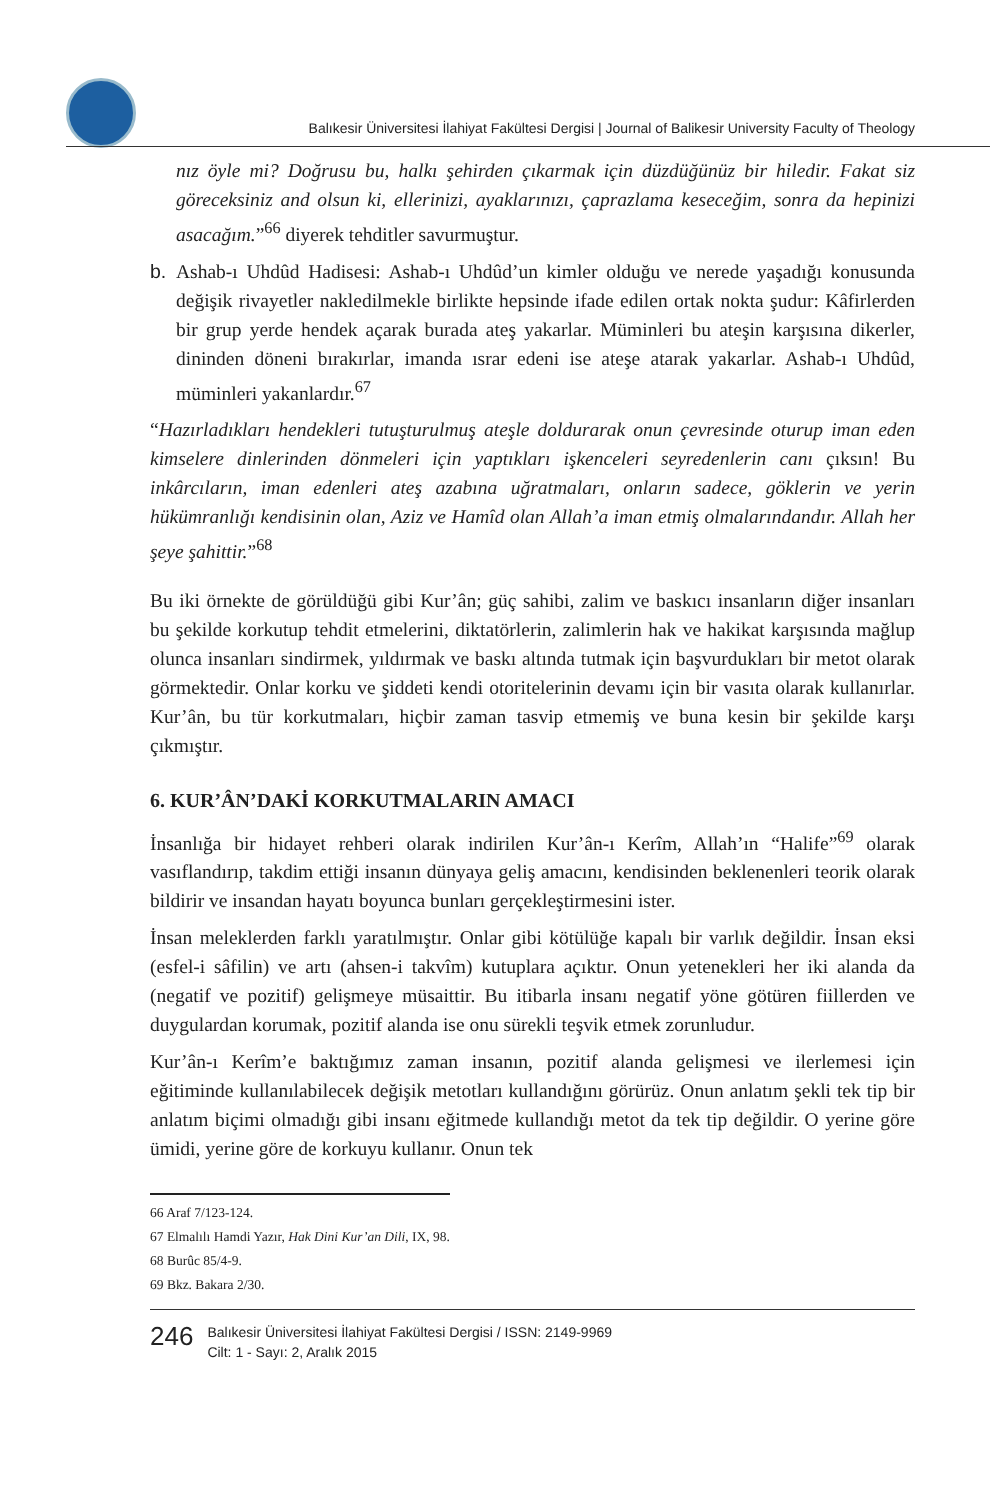Balıkesir Üniversitesi İlahiyat Fakültesi Dergisi | Journal of Balikesir University Faculty of Theology
nız öyle mi? Doğrusu bu, halkı şehirden çıkarmak için düzdüğünüz bir hiledir. Fakat siz göreceksiniz and olsun ki, ellerinizi, ayaklarınızı, çaprazlama keseceğim, sonra da hepinizi asacağım.”<sup>66</sup> diyerek tehditler savurmuştur.
b. Ashab-ı Uhdûd Hadisesi: Ashab-ı Uhdûd’un kimler olduğu ve nerede yaşadığı konusunda değişik rivayetler nakledilmekle birlikte hepsinde ifade edilen ortak nokta şudur: Kâfirlerden bir grup yerde hendek açarak burada ateş yakarlar. Müminleri bu ateşin karşısına dikerler, dininden döneni bırakırlar, imanda ısrar edeni ise ateşe atarak yakarlar. Ashab-ı Uhdûd, müminleri yakanlardır.<sup>67</sup>
“Hazırladıkları hendekleri tutuşturulmuş ateşle doldurarak onun çevresinde oturup iman eden kimselere dinlerinden dönmeleri için yaptıkları işkenceleri seyredenlerin canı çıksın! Bu inkârcıların, iman edenleri ateş azabına uğratmaları, onların sadece, göklerin ve yerin hükümranlığı kendisinin olan, Aziz ve Hamîd olan Allah’a iman etmiş olmalarındandır. Allah her şeye şahittir.”<sup>68</sup>
Bu iki örnekte de görüldüğü gibi Kur’ân; güç sahibi, zalim ve baskıcı insanların diğer insanları bu şekilde korkutup tehdit etmelerini, diktatörlerin, zalimlerin hak ve hakikat karşısında mağlup olunca insanları sindirmek, yıldırmak ve baskı altında tutmak için başvurdukları bir metot olarak görmektedir. Onlar korku ve şiddeti kendi otoritelerinin devamı için bir vasıta olarak kullanırlar. Kur’ân, bu tür korkutmaları, hiçbir zaman tasvip etmemiş ve buna kesin bir şekilde karşı çıkmıştır.
6. KUR’ÂN’DAKİ KORKUTMALARIN AMACI
İnsanlığa bir hidayet rehberi olarak indirilen Kur’ân-ı Kerîm, Allah’ın “Halife”<sup>69</sup> olarak vasıflandırıp, takdim ettiği insanın dünyaya geliş amacını, kendisinden beklenenleri teorik olarak bildirir ve insandan hayatı boyunca bunları gerçekleştirmesini ister.
İnsan meleklerden farklı yaratılmıştır. Onlar gibi kötülüğe kapalı bir varlık değildir. İnsan eksi (esfel-i sâfilin) ve artı (ahsen-i takvîm) kutuplara açıktır. Onun yetenekleri her iki alanda da (negatif ve pozitif) gelişmeye müsaittir. Bu itibarla insanı negatif yöne götüren fiillerden ve duygulardan korumak, pozitif alanda ise onu sürekli teşvik etmek zorunludur.
Kur’ân-ı Kerîm’e baktığımız zaman insanın, pozitif alanda gelişmesi ve ilerlemesi için eğitiminde kullanılabilecek değişik metotları kullandığını görürüz. Onun anlatım şekli tek tip bir anlatım biçimi olmadığı gibi insanı eğitmede kullandığı metot da tek tip değildir. O yerine göre ümidi, yerine göre de korkuyu kullanır. Onun tek
66 Araf 7/123-124.
67 Elmalılı Hamdi Yazır, Hak Dini Kur’an Dili, IX, 98.
68 Burûc 85/4-9.
69 Bkz. Bakara 2/30.
246
Balıkesir Üniversitesi İlahiyat Fakültesi Dergisi / ISSN: 2149-9969
Cilt: 1 - Sayı: 2, Aralık 2015